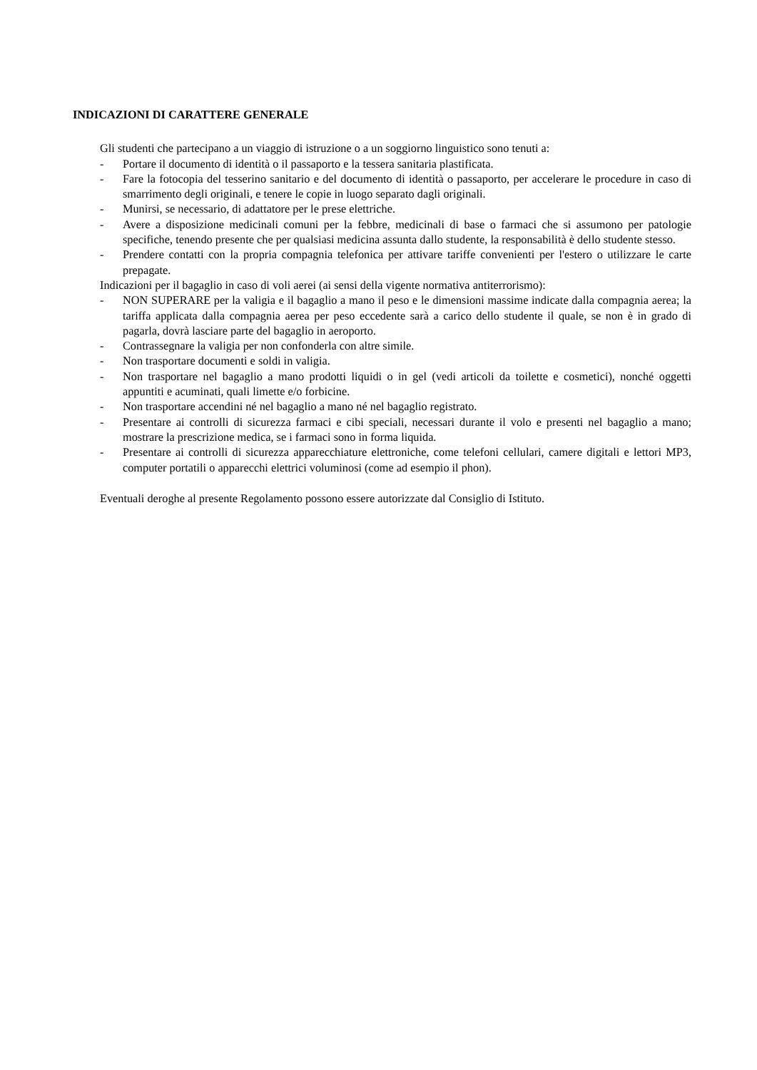INDICAZIONI DI CARATTERE GENERALE
Gli studenti che partecipano a un viaggio di istruzione o a un soggiorno linguistico sono tenuti a:
- Portare il documento di identità o il passaporto e la tessera sanitaria plastificata.
- Fare la fotocopia del tesserino sanitario e del documento di identità o passaporto, per accelerare le procedure in caso di smarrimento degli originali, e tenere le copie in luogo separato dagli originali.
- Munirsi, se necessario, di adattatore per le prese elettriche.
- Avere a disposizione medicinali comuni per la febbre, medicinali di base o farmaci che si assumono per patologie specifiche, tenendo presente che per qualsiasi medicina assunta dallo studente, la responsabilità è dello studente stesso.
- Prendere contatti con la propria compagnia telefonica per attivare tariffe convenienti per l'estero o utilizzare le carte prepagate.
Indicazioni per il bagaglio in caso di voli aerei (ai sensi della vigente normativa antiterrorismo):
- NON SUPERARE per la valigia e il bagaglio a mano il peso e le dimensioni massime indicate dalla compagnia aerea; la tariffa applicata dalla compagnia aerea per peso eccedente sarà a carico dello studente il quale, se non è in grado di pagarla, dovrà lasciare parte del bagaglio in aeroporto.
- Contrassegnare la valigia per non confonderla con altre simile.
- Non trasportare documenti e soldi in valigia.
- Non trasportare nel bagaglio a mano prodotti liquidi o in gel (vedi articoli da toilette e cosmetici), nonché oggetti appuntiti e acuminati, quali limette e/o forbicine.
- Non trasportare accendini né nel bagaglio a mano né nel bagaglio registrato.
- Presentare ai controlli di sicurezza farmaci e cibi speciali, necessari durante il volo e presenti nel bagaglio a mano; mostrare la prescrizione medica, se i farmaci sono in forma liquida.
- Presentare ai controlli di sicurezza apparecchiature elettroniche, come telefoni cellulari, camere digitali e lettori MP3, computer portatili o apparecchi elettrici voluminosi (come ad esempio il phon).
Eventuali deroghe al presente Regolamento possono essere autorizzate dal Consiglio di Istituto.